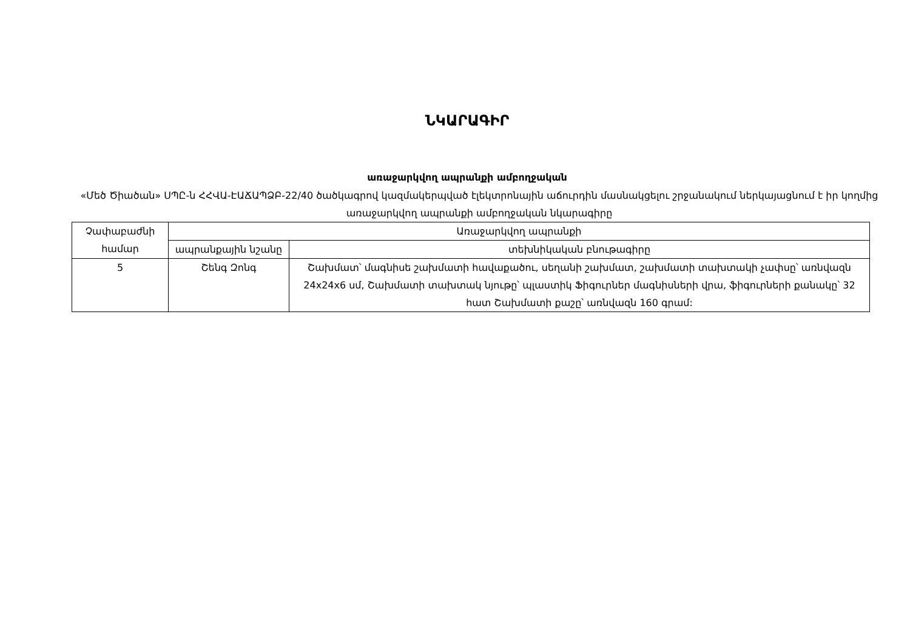ՆԿԱՐԱԳԻՐ
առաջարկվող ապրանքի ամբողջական
«Մեծ Ծիածան» ՍՊԸ-ն ՀՀՎԱ-ԷԱՃԱՊՁԲ-22/40 ծածկագրով կազմակերպված էլեկտրոնային աճուրդին մասնակցելու շրջանակում ներկայացնում է իր կողմից առաջարկվող ապրանքի ամբողջական նկարագիրը
| Չափաբաժնի համար | Առաջարկվող ապրանքի | |
| --- | --- | --- |
| | ապրանքային նշանը | տեխնիկական բնութագիրը |
| 5 | Շենգ Զոնգ | Շախմատ՝ մագնիսե շախմատի հավաքածու, սեղանի շախմատ, շախմատի տախտակի չափսը՝ առնվազն 24x24x6 սմ, Շախմատի տախտակ նյութը՝ պլաստիկ Ֆիգուրներ մագնիսների վրա, ֆիգուրների քանակը՝ 32 հատ Շախմատի քաշը՝ առնվազն 160 գրամ: |